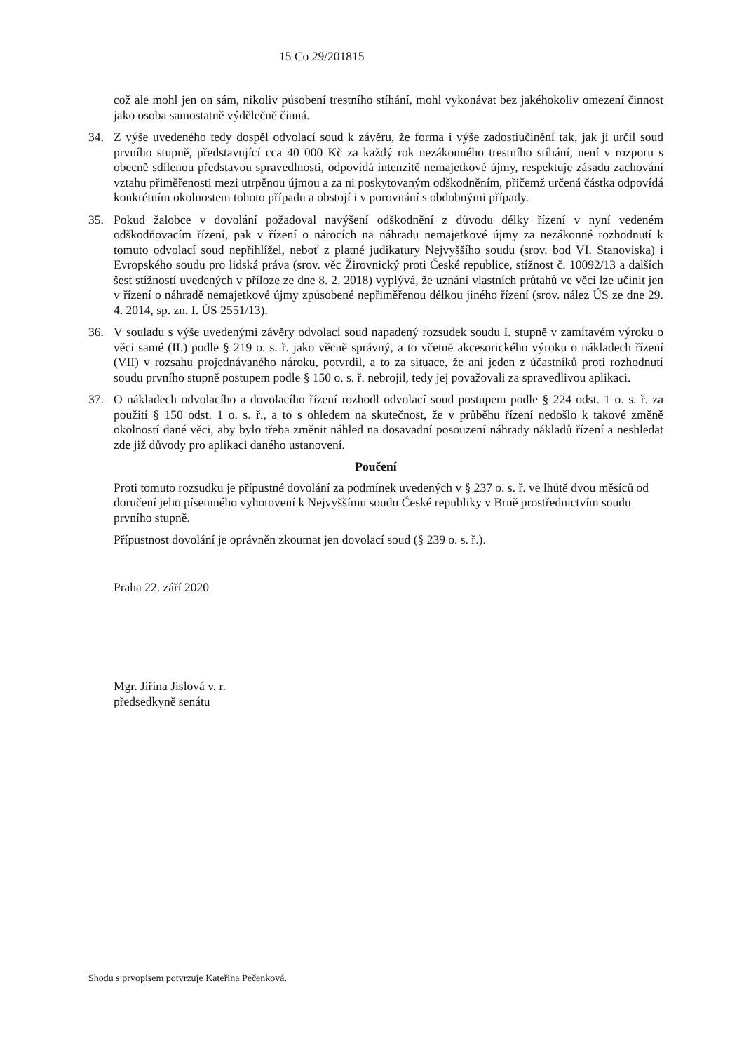15 Co 29/201815
což ale mohl jen on sám, nikoliv působení trestního stíhání, mohl vykonávat bez jakéhokoliv omezení činnost jako osoba samostatně výdělečně činná.
34. Z výše uvedeného tedy dospěl odvolací soud k závěru, že forma i výše zadostiučinění tak, jak ji určil soud prvního stupně, představující cca 40 000 Kč za každý rok nezákonného trestního stíhání, není v rozporu s obecně sdílenou představou spravedlnosti, odpovídá intenzitě nemajetkové újmy, respektuje zásadu zachování vztahu přiměřenosti mezi utrpěnou újmou a za ni poskytovaným odškodněním, přičemž určená částka odpovídá konkrétním okolnostem tohoto případu a obstojí i v porovnání s obdobnými případy.
35. Pokud žalobce v dovolání požadoval navýšení odškodnění z důvodu délky řízení v nyní vedeném odškodňovacím řízení, pak v řízení o nárocích na náhradu nemajetkové újmy za nezákonné rozhodnutí k tomuto odvolací soud nepřihlížel, neboť z platné judikatury Nejvyššího soudu (srov. bod VI. Stanoviska) i Evropského soudu pro lidská práva (srov. věc Žirovnický proti České republice, stížnost č. 10092/13 a dalších šest stížností uvedených v příloze ze dne 8. 2. 2018) vyplývá, že uznání vlastních průtahů ve věci lze učinit jen v řízení o náhradě nemajetkové újmy způsobené nepřiměřenou délkou jiného řízení (srov. nález ÚS ze dne 29. 4. 2014, sp. zn. I. ÚS 2551/13).
36. V souladu s výše uvedenými závěry odvolací soud napadený rozsudek soudu I. stupně v zamítavém výroku o věci samé (II.) podle § 219 o. s. ř. jako věcně správný, a to včetně akcesorického výroku o nákladech řízení (VII) v rozsahu projednávaného nároku, potvrdil, a to za situace, že ani jeden z účastníků proti rozhodnutí soudu prvního stupně postupem podle § 150 o. s. ř. nebrojil, tedy jej považovali za spravedlivou aplikaci.
37. O nákladech odvolacího a dovolacího řízení rozhodl odvolací soud postupem podle § 224 odst. 1 o. s. ř. za použití § 150 odst. 1 o. s. ř., a to s ohledem na skutečnost, že v průběhu řízení nedošlo k takové změně okolností dané věci, aby bylo třeba změnit náhled na dosavadní posouzení náhrady nákladů řízení a neshledat zde již důvody pro aplikaci daného ustanovení.
Poučení
Proti tomuto rozsudku je přípustné dovolání za podmínek uvedených v § 237 o. s. ř. ve lhůtě dvou měsíců od doručení jeho písemného vyhotovení k Nejvyššímu soudu České republiky v Brně prostřednictvím soudu prvního stupně.
Přípustnost dovolání je oprávněn zkoumat jen dovolací soud (§ 239 o. s. ř.).
Praha 22. září 2020
Mgr. Jiřina Jislová v. r.
předsedkyně senátu
Shodu s prvopisem potvrzuje Kateřina Pečenková.